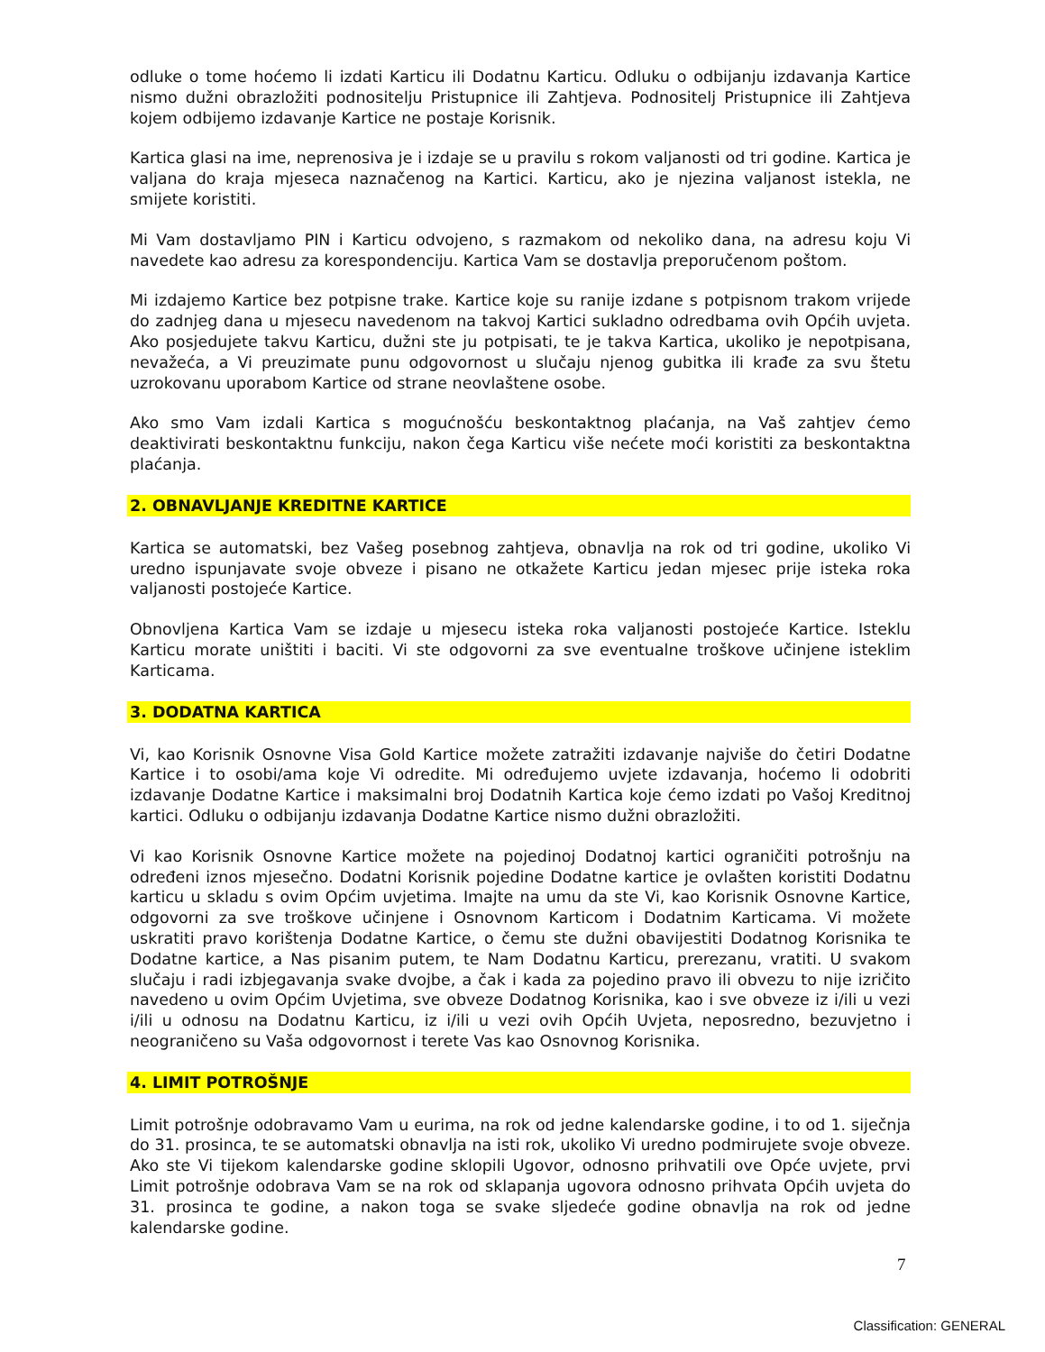odluke o tome hoćemo li izdati Karticu ili Dodatnu Karticu. Odluku o odbijanju izdavanja Kartice nismo dužni obrazložiti podnositelju Pristupnice ili Zahtjeva. Podnositelj Pristupnice ili Zahtjeva kojem odbijemo izdavanje Kartice ne postaje Korisnik.
Kartica glasi na ime, neprenosiva je i izdaje se u pravilu s rokom valjanosti od tri godine. Kartica je valjana do kraja mjeseca naznačenog na Kartici. Karticu, ako je njezina valjanost istekla, ne smijete koristiti.
Mi Vam dostavljamo PIN i Karticu odvojeno, s razmakom od nekoliko dana, na adresu koju Vi navedete kao adresu za korespondenciju. Kartica Vam se dostavlja preporučenom poštom.
Mi izdajemo Kartice bez potpisne trake. Kartice koje su ranije izdane s potpisnom trakom vrijede do zadnjeg dana u mjesecu navedenom na takvoj Kartici sukladno odredbama ovih Općih uvjeta. Ako posjedujete takvu Karticu, dužni ste ju potpisati, te je takva Kartica, ukoliko je nepotpisana, nevažeća, a Vi preuzimate punu odgovornost u slučaju njenog gubitka ili krađe za svu štetu uzrokovanu uporabom Kartice od strane neovlaštene osobe.
Ako smo Vam izdali Kartica s mogućnošću beskontaktnog plaćanja, na Vaš zahtjev ćemo deaktivirati beskontaktnu funkciju, nakon čega Karticu više nećete moći koristiti za beskontaktna plaćanja.
2. OBNAVLJANJE KREDITNE KARTICE
Kartica se automatski, bez Vašeg posebnog zahtjeva, obnavlja na rok od tri godine, ukoliko Vi uredno ispunjavate svoje obveze i pisano ne otkažete Karticu jedan mjesec prije isteka roka valjanosti postojeće Kartice.
Obnovljena Kartica Vam se izdaje u mjesecu isteka roka valjanosti postojeće Kartice. Isteklu Karticu morate uništiti i baciti. Vi ste odgovorni za sve eventualne troškove učinjene isteklim Karticama.
3. DODATNA KARTICA
Vi, kao Korisnik Osnovne Visa Gold Kartice možete zatražiti izdavanje najviše do četiri Dodatne Kartice i to osobi/ama koje Vi odredite. Mi određujemo uvjete izdavanja, hoćemo li odobriti izdavanje Dodatne Kartice i maksimalni broj Dodatnih Kartica koje ćemo izdati po Vašoj Kreditnoj kartici. Odluku o odbijanju izdavanja Dodatne Kartice nismo dužni obrazložiti.
Vi kao Korisnik Osnovne Kartice možete na pojedinoj Dodatnoj kartici ograničiti potrošnju na određeni iznos mjesečno. Dodatni Korisnik pojedine Dodatne kartice je ovlašten koristiti Dodatnu karticu u skladu s ovim Općim uvjetima. Imajte na umu da ste Vi, kao Korisnik Osnovne Kartice, odgovorni za sve troškove učinjene i Osnovnom Karticom i Dodatnim Karticama. Vi možete uskratiti pravo korištenja Dodatne Kartice, o čemu ste dužni obavijestiti Dodatnog Korisnika te Dodatne kartice, a Nas pisanim putem, te Nam Dodatnu Karticu, prerezanu, vratiti. U svakom slučaju i radi izbjegavanja svake dvojbe, a čak i kada za pojedino pravo ili obvezu to nije izričito navedeno u ovim Općim Uvjetima, sve obveze Dodatnog Korisnika, kao i sve obveze iz i/ili u vezi i/ili u odnosu na Dodatnu Karticu, iz i/ili u vezi ovih Općih Uvjeta, neposredno, bezuvjetno i neograničeno su Vaša odgovornost i terete Vas kao Osnovnog Korisnika.
4. LIMIT POTROŠNJE
Limit potrošnje odobravamo Vam u eurima, na rok od jedne kalendarske godine, i to od 1. siječnja do 31. prosinca, te se automatski obnavlja na isti rok, ukoliko Vi uredno podmirujete svoje obveze. Ako ste Vi tijekom kalendarske godine sklopili Ugovor, odnosno prihvatili ove Opće uvjete, prvi Limit potrošnje odobrava Vam se na rok od sklapanja ugovora odnosno prihvata Općih uvjeta do 31. prosinca te godine, a nakon toga se svake sljedeće godine obnavlja na rok od jedne kalendarske godine.
7
Classification: GENERAL